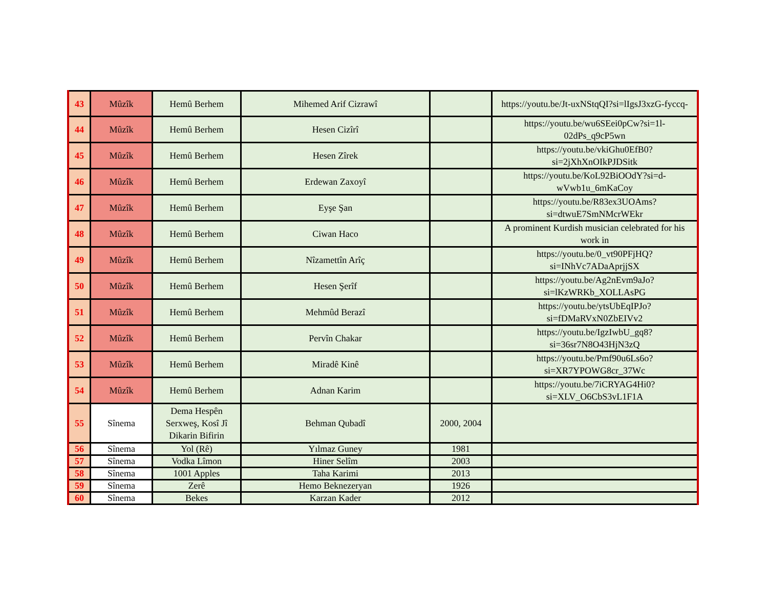| 43 | Mûzîk | Hemû Berhem | Mihemed Arif Cizrawî | | https://youtu.be/Jt-uxNStqQI?si=lIgsJ3xzG-fyccq- |
| 44 | Mûzîk | Hemû Berhem | Hesen Cizîrî | | https://youtu.be/wu6SEei0pCw?si=1l-02dPs_q9cP5wn |
| 45 | Mûzîk | Hemû Berhem | Hesen Zîrek | | https://youtu.be/vkiGhu0EfB0?si=2jXhXnOIkPJDSitk |
| 46 | Mûzîk | Hemû Berhem | Erdewan Zaxoyî | | https://youtu.be/KoL92BiOOdY?si=d-wVwb1u_6mKaCoy |
| 47 | Mûzîk | Hemû Berhem | Eyşe Şan | | https://youtu.be/R83ex3UOAms?si=dtwuE7SmNMcrWEkr |
| 48 | Mûzîk | Hemû Berhem | Ciwan Haco | | A prominent Kurdish musician celebrated for his work in |
| 49 | Mûzîk | Hemû Berhem | Nîzamettîn Arîç | | https://youtu.be/0_vt90PFjHQ?si=INhVc7ADaAprjjSX |
| 50 | Mûzîk | Hemû Berhem | Hesen Şerîf | | https://youtu.be/Ag2nEvm9aJo?si=lKzWRKb_XOLLAsPG |
| 51 | Mûzîk | Hemû Berhem | Mehmûd Berazî | | https://youtu.be/ytsUbEqIPJo?si=fDMaRVxN0ZbEIVv2 |
| 52 | Mûzîk | Hemû Berhem | Pervîn Chakar | | https://youtu.be/IgzIwbU_gq8?si=36sr7N8O43HjN3zQ |
| 53 | Mûzîk | Hemû Berhem | Miradê Kinê | | https://youtu.be/Pmf90u6Ls6o?si=XR7YPOWG8cr_37Wc |
| 54 | Mûzîk | Hemû Berhem | Adnan Karim | | https://youtu.be/7iCRYAG4Hi0?si=XLV_O6CbS3vL1F1A |
| 55 | Sînema | Dema Hespên Serxweş, Kosî Jî Dikarin Bifirin | Behman Qubadî | 2000, 2004 | |
| 56 | Sînema | Yol (Rê) | Yılmaz Guney | 1981 | |
| 57 | Sînema | Vodka Lîmon | Hiner Selîm | 2003 | |
| 58 | Sînema | 1001 Apples | Taha Karimi | 2013 | |
| 59 | Sînema | Zerê | Hemo Beknezeryan | 1926 | |
| 60 | Sînema | Bekes | Karzan Kader | 2012 | |